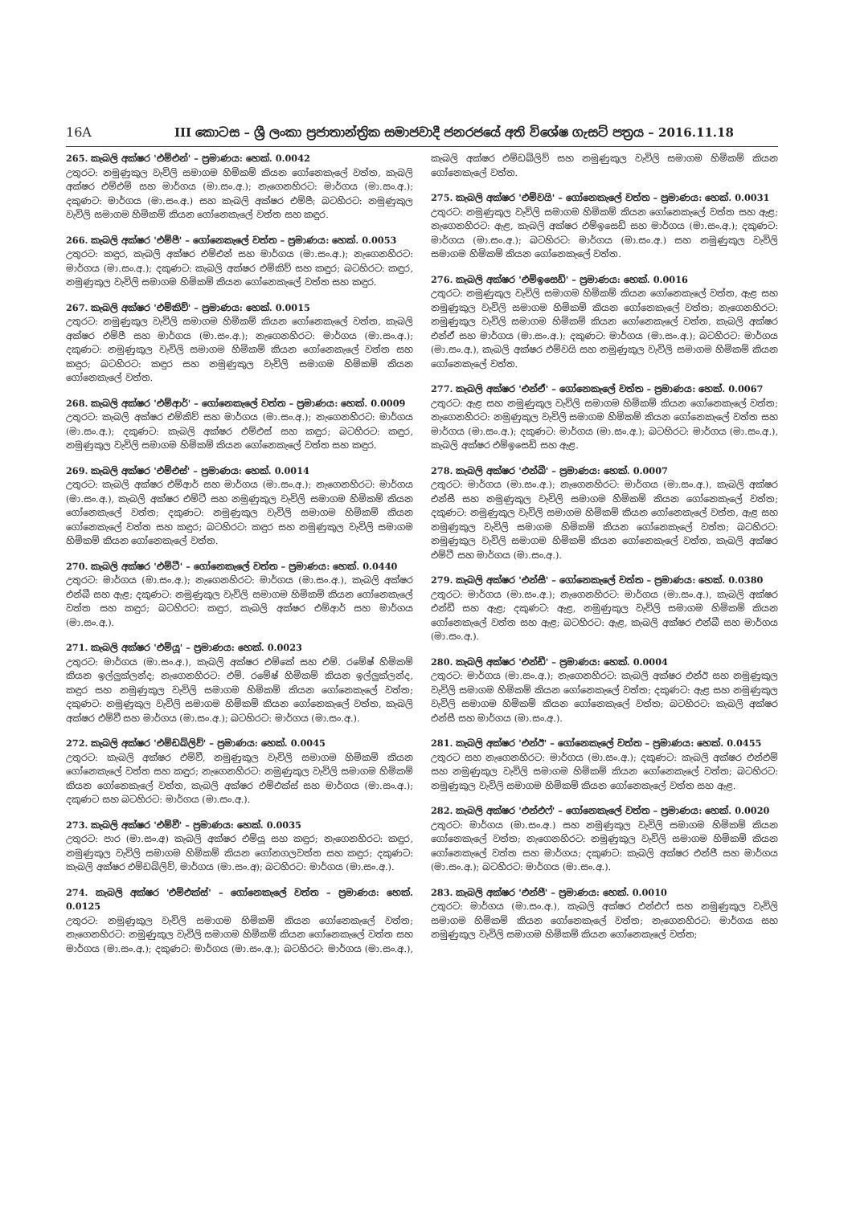16A III කොටස – ශ්‍රී ලංකා ප්‍රජාතාන්ත්‍රික සමාජවාදී ජනරජයේ අති විශේෂ ගැසට් පත්‍රය – 2016.11.18
265. කැබලි අක්ෂර 'එම්එන්' – ප්‍රමාණය: හෙක්. 0.0042
උතුරට: නමුණුකුල වැවිලි සමාගම හිමිකම් කියන ගෝනෙකැලේ වත්ත, කැබලි අක්ෂර එම්එම් සහ මාර්ගය (මා.සං.අ.); නැගෙනහිරට: මාර්ගය (මා.සං.අ.); දකුණට: මාර්ගය (මා.සං.අ.) සහ කැබලි අක්ෂර එම්පී; බටහිරට: නමුණුකුල වැවිලි සමාගම හිමිකම් කියන ගෝනෙකැලේ වත්ත සහ කඳුර.
266. කැබලි අක්ෂර 'එම්පී' – ගෝනෙකැලේ වත්ත – ප්‍රමාණය: හෙක්. 0.0053
උතුරට: කඳුර, කැබලි අක්ෂර එම්එන් සහ මාර්ගය (මා.සං.අ.); නැගෙනහිරට: මාර්ගය (මා.සං.අ.); දකුණට: කැබලි අක්ෂර එම්කිව් සහ කඳුර; බටහිරට: කඳුර, නමුණුකුල වැවිලි සමාගම හිමිකම් කියන ගෝනෙකැලේ වත්ත සහ කඳුර.
267. කැබලි අක්ෂර 'එම්කිව්' – ප්‍රමාණය: හෙක්. 0.0015
උතුරට: නමුණුකුල වැවිලි සමාගම හිමිකම් කියන ගෝනෙකැලේ වත්ත, කැබලි අක්ෂර එම්පී සහ මාර්ගය (මා.සං.අ.); නැගෙනහිරට: මාර්ගය (මා.සං.අ.); දකුණට: නමුණුකුල වැවිලි සමාගම හිමිකම් කියන ගෝනෙකැලේ වත්ත සහ කඳුර; බටහිරට: කඳුර සහ නමුණුකුල වැවිලි සමාගම හිමිකම් කියන ගෝනෙකැලේ වත්ත.
268. කැබලි අක්ෂර 'එම්ආර්' – ගෝනෙකැලේ වත්ත – ප්‍රමාණය: හෙක්. 0.0009
උතුරට: කැබලි අක්ෂර එම්කිව් සහ මාර්ගය (මා.සං.අ.); නැගෙනහිරට: මාර්ගය (මා.සං.අ.); දකුණට: කැබලි අක්ෂර එම්එස් සහ කඳුර; බටහිරට: කඳුර, නමුණුකුල වැවිලි සමාගම හිමිකම් කියන ගෝනෙකැලේ වත්ත සහ කඳුර.
269. කැබලි අක්ෂර 'එම්එස්' – ප්‍රමාණය: හෙක්. 0.0014
උතුරට: කැබලි අක්ෂර එම්ආර් සහ මාර්ගය (මා.සං.අ.); නැගෙනහිරට: මාර්ගය (මා.සං.අ.), කැබලි අක්ෂර එම්ටී සහ නමුණුකුල වැවිලි සමාගම හිමිකම් කියන ගෝනෙකැලේ වත්ත; දකුණට: නමුණුකුල වැවිලි සමාගම හිමිකම් කියන ගෝනෙකැලේ වත්ත සහ කඳුර; බටහිරට: කඳුර සහ නමුණුකුල වැවිලි සමාගම හිමිකම් කියන ගෝනෙකැලේ වත්ත.
270. කැබලි අක්ෂර 'එම්ටී' – ගෝනෙකැලේ වත්ත – ප්‍රමාණය: හෙක්. 0.0440
උතුරට: මාර්ගය (මා.සං.අ.); නැගෙනහිරට: මාර්ගය (මා.සං.අ.), කැබලි අක්ෂර එන්බී සහ ඇළ; දකුණට: නමුණුකුල වැවිලි සමාගම හිමිකම් කියන ගෝනෙකැලේ වත්ත සහ කඳුර; බටහිරට: කඳුර, කැබලි අක්ෂර එම්ආර් සහ මාර්ගය (මා.සං.අ.).
271. කැබලි අක්ෂර 'එම්යූ' – ප්‍රමාණය: හෙක්. 0.0023
උතුරට: මාර්ගය (මා.සං.අ.), කැබලි අක්ෂර එම්කේ සහ එම්. රමේෂ් හිමිකම් කියන ඉල්ලුක්ලන්ද; නැගෙනහිරට: එම්. රමේෂ් හිමිකම් කියන ඉල්ලුක්ලන්ද, කඳුර සහ නමුණුකුල වැවිලි සමාගම හිමිකම් කියන ගෝනෙකැලේ වත්ත; දකුණට: නමුණුකුල වැවිලි සමාගම හිමිකම් කියන ගෝනෙකැලේ වත්ත, කැබලි අක්ෂර එම්වී සහ මාර්ගය (මා.සං.අ.); බටහිරට: මාර්ගය (මා.සං.අ.).
272. කැබලි අක්ෂර 'එම්ඩබ්ලිව්' – ප්‍රමාණය: හෙක්. 0.0045
උතුරට: කැබලි අක්ෂර එම්වී, නමුණුකුල වැවිලි සමාගම හිමිකම් කියන ගෝනෙකැලේ වත්ත සහ කඳුර; නැගෙනහිරට: නමුණුකුල වැවිලි සමාගම හිමිකම් කියන ගෝනෙකැලේ වත්ත, කැබලි අක්ෂර එම්එක්ස් සහ මාර්ගය (මා.සං.අ.); දකුණට සහ බටහිරට: මාර්ගය (මා.සං.අ.).
273. කැබලි අක්ෂර 'එම්වී' – ප්‍රමාණය: හෙක්. 0.0035
උතුරට: පාර (මා.සං.අ) කැබලි අක්ෂර එම්යූ සහ කඳුර; නැගෙනහිරට: කඳුර, නමුණුකුල වැවිලි සමාගම හිමිකම් කියන ගෝනගලවත්ත සහ කඳුර; දකුණට: කැබලි අක්ෂර එම්ඩබ්ලිව්, මාර්ගය (මා.සං.අ); බටහිරට: මාර්ගය (මා.සං.අ.).
274. කැබලි අක්ෂර 'එම්එක්ස්' – ගෝනෙකැලේ වත්ත – ප්‍රමාණය: හෙක්. 0.0125
උතුරට: නමුණුකුල වැවිලි සමාගම හිමිකම් කියන ගෝනෙකැලේ වත්ත; නැගෙනහිරට: නමුණුකුල වැවිලි සමාගම හිමිකම් කියන ගෝනෙකැලේ වත්ත සහ මාර්ගය (මා.සං.අ.); දකුණට: මාර්ගය (මා.සං.අ.); බටහිරට: මාර්ගය (මා.සං.අ.), කැබලි අක්ෂර එම්ඩබ්ලිව් සහ නමුණුකුල වැවිලි සමාගම හිමිකම් කියන ගෝනෙකැලේ වත්ත.
275. කැබලි අක්ෂර 'එම්වයි' – ගෝනෙකැලේ වත්ත – ප්‍රමාණය: හෙක්. 0.0031
උතුරට: නමුණුකුල වැවිලි සමාගම හිමිකම් කියන ගෝනෙකැලේ වත්ත සහ ඇළ; නැගෙනහිරට: ඇළ, කැබලි අක්ෂර එම්ඉසෙඩ් සහ මාර්ගය (මා.සං.අ.); දකුණට: මාර්ගය (මා.සං.අ.); බටහිරට: මාර්ගය (මා.සං.අ.) සහ නමුණුකුල වැවිලි සමාගම හිමිකම් කියන ගෝනෙකැලේ වත්ත.
276. කැබලි අක්ෂර 'එම්ඉසෙඩ්' – ප්‍රමාණය: හෙක්. 0.0016
උතුරට: නමුණුකුල වැවිලි සමාගම හිමිකම් කියන ගෝනෙකැලේ වත්ත, ඇළ සහ නමුණුකුල වැවිලි සමාගම හිමිකම් කියන ගෝනෙකැලේ වත්ත; නැගෙනහිරට: නමුණුකුල වැවිලි සමාගම හිමිකම් කියන ගෝනෙකැලේ වත්ත, කැබලි අක්ෂර එන්ඒ සහ මාර්ගය (මා.සං.අ.); දකුණට: මාර්ගය (මා.සං.අ.); බටහිරට: මාර්ගය (මා.සං.අ.), කැබලි අක්ෂර එම්වයි සහ නමුණුකුල වැවිලි සමාගම හිමිකම් කියන ගෝනෙකැලේ වත්ත.
277. කැබලි අක්ෂර 'එන්ඒ' – ගෝනෙකැලේ වත්ත – ප්‍රමාණය: හෙක්. 0.0067
උතුරට: ඇළ සහ නමුණුකුල වැවිලි සමාගම හිමිකම් කියන ගෝනෙකැලේ වත්ත; නැගෙනහිරට: නමුණුකුල වැවිලි සමාගම හිමිකම් කියන ගෝනෙකැලේ වත්ත සහ මාර්ගය (මා.සං.අ.); දකුණට: මාර්ගය (මා.සං.අ.); බටහිරට: මාර්ගය (මා.සං.අ.), කැබලි අක්ෂර එම්ඉසෙඩ් සහ ඇළ.
278. කැබලි අක්ෂර 'එන්බී' – ප්‍රමාණය: හෙක්. 0.0007
උතුරට: මාර්ගය (මා.සං.අ.); නැගෙනහිරට: මාර්ගය (මා.සං.අ.), කැබලි අක්ෂර එන්සී සහ නමුණුකුල වැවිලි සමාගම හිමිකම් කියන ගෝනෙකැලේ වත්ත; දකුණට: නමුණුකුල වැවිලි සමාගම හිමිකම් කියන ගෝනෙකැලේ වත්ත, ඇළ සහ නමුණුකුල වැවිලි සමාගම හිමිකම් කියන ගෝනෙකැලේ වත්ත; බටහිරට: නමුණුකුල වැවිලි සමාගම හිමිකම් කියන ගෝනෙකැලේ වත්ත, කැබලි අක්ෂර එම්ටී සහ මාර්ගය (මා.සං.අ.).
279. කැබලි අක්ෂර 'එන්සී' – ගෝනෙකැලේ වත්ත – ප්‍රමාණය: හෙක්. 0.0380
උතුරට: මාර්ගය (මා.සං.අ.); නැගෙනහිරට: මාර්ගය (මා.සං.අ.), කැබලි අක්ෂර එන්ඩී සහ ඇළ; දකුණට: ඇළ, නමුණුකුල වැවිලි සමාගම හිමිකම් කියන ගෝනෙකැලේ වත්ත සහ ඇළ; බටහිරට: ඇළ, කැබලි අක්ෂර එන්බී සහ මාර්ගය (මා.සං.අ.).
280. කැබලි අක්ෂර 'එන්ඩී' – ප්‍රමාණය: හෙක්. 0.0004
උතුරට: මාර්ගය (මා.සං.අ.); නැගෙනහිරට: කැබලි අක්ෂර එන්ඊ සහ නමුණුකුල වැවිලි සමාගම හිමිකම් කියන ගෝනෙකැලේ වත්ත; දකුණට: ඇළ සහ නමුණුකුල වැවිලි සමාගම හිමිකම් කියන ගෝනෙකැලේ වත්ත; බටහිරට: කැබලි අක්ෂර එන්සී සහ මාර්ගය (මා.සං.අ.).
281. කැබලි අක්ෂර 'එන්ඊ' – ගෝනෙකැලේ වත්ත – ප්‍රමාණය: හෙක්. 0.0455
උතුරට සහ නැගෙනහිරට: මාර්ගය (මා.සං.අ.); දකුණට: කැබලි අක්ෂර එන්එම් සහ නමුණුකුල වැවිලි සමාගම හිමිකම් කියන ගෝනෙකැලේ වත්ත; බටහිරට: නමුණුකුල වැවිලි සමාගම හිමිකම් කියන ගෝනෙකැලේ වත්ත සහ ඇළ.
282. කැබලි අක්ෂර 'එන්එෆ්' – ගෝනෙකැලේ වත්ත – ප්‍රමාණය: හෙක්. 0.0020
උතුරට: මාර්ගය (මා.සං.අ.) සහ නමුණුකුල වැවිලි සමාගම හිමිකම් කියන ගෝනෙකැලේ වත්ත; නැගෙනහිරට: නමුණුකුල වැවිලි සමාගම හිමිකම් කියන ගෝනෙකැලේ වත්ත සහ මාර්ගය; දකුණට: කැබලි අක්ෂර එන්ජී සහ මාර්ගය (මා.සං.අ.); බටහිරට: මාර්ගය (මා.සං.අ.).
283. කැබලි අක්ෂර 'එන්ජී' – ප්‍රමාණය: හෙක්. 0.0010
උතුරට: මාර්ගය (මා.සං.අ.), කැබලි අක්ෂර එන්එෆ් සහ නමුණුකුල වැවිලි සමාගම හිමිකම් කියන ගෝනෙකැලේ වත්ත; නැගෙනහිරට: මාර්ගය සහ නමුණුකුල වැවිලි සමාගම හිමිකම් කියන ගෝනෙකැලේ වත්ත;